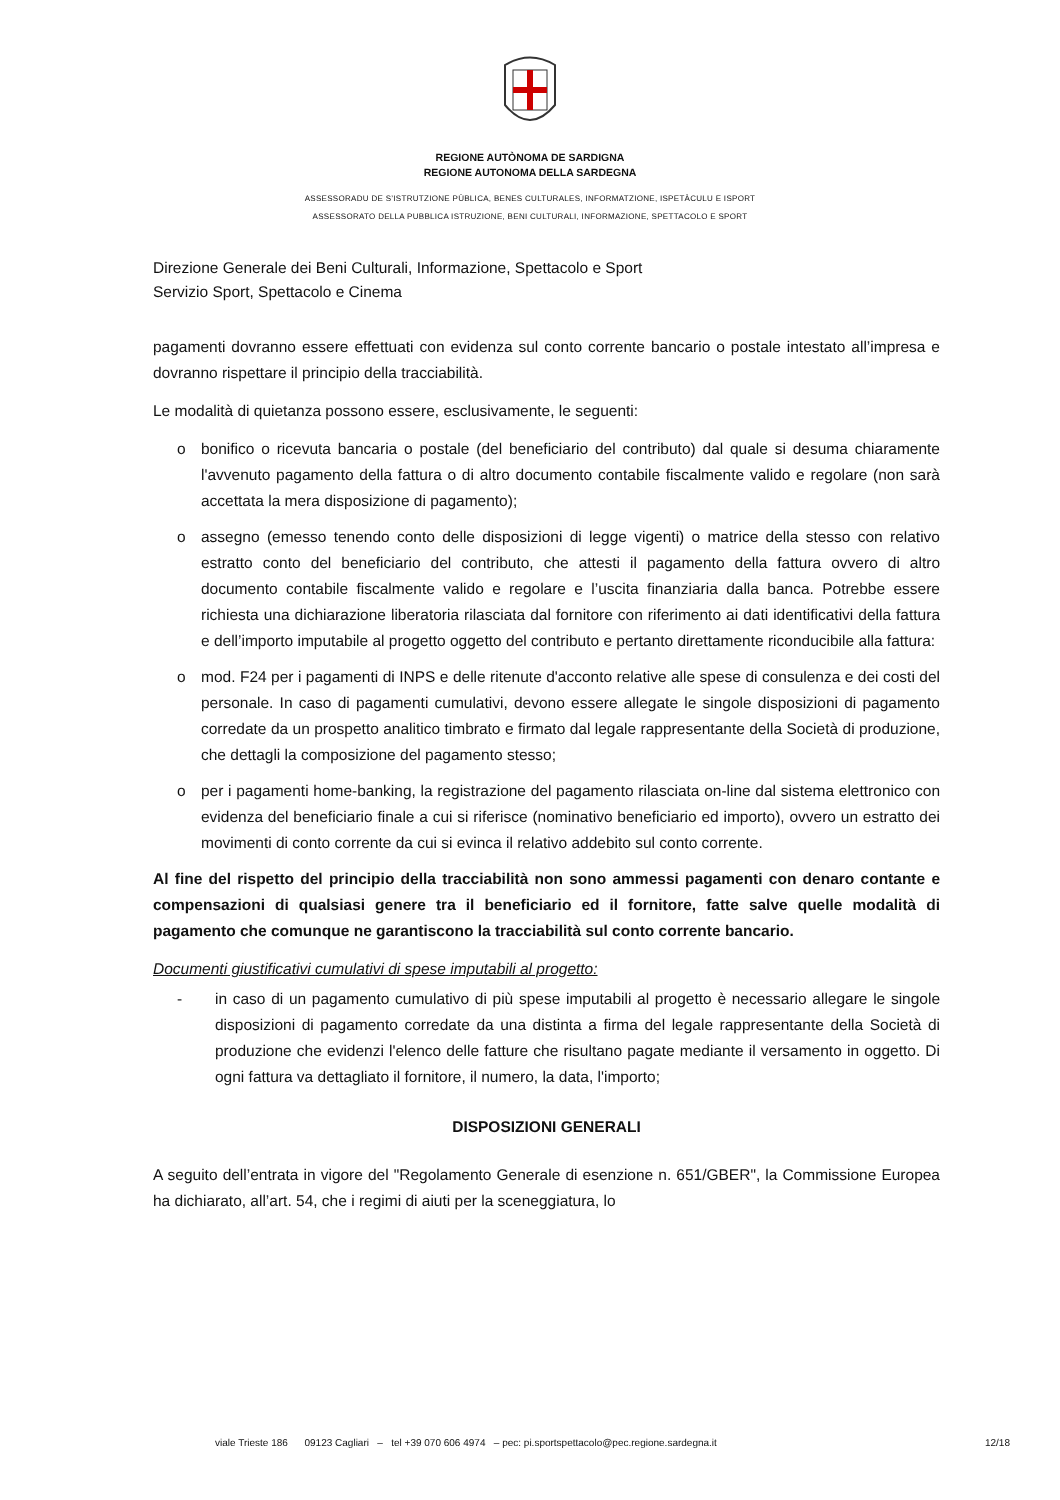REGIONE AUTÒNOMA DE SARDIGNA
REGIONE AUTONOMA DELLA SARDEGNA
ASSESSORADU DE S’ISTRUTZIONE PÙBLICA, BENES CULTURALES, INFORMATZIONE, ISPETÀCULU E ISPORT
ASSESSORATO DELLA PUBBLICA ISTRUZIONE, BENI CULTURALI, INFORMAZIONE, SPETTACOLO E SPORT
Direzione Generale dei Beni Culturali, Informazione, Spettacolo e Sport
Servizio Sport, Spettacolo e Cinema
pagamenti dovranno essere effettuati con evidenza sul conto corrente bancario o postale intestato all’impresa e dovranno rispettare il principio della tracciabilità.
Le modalità di quietanza possono essere, esclusivamente, le seguenti:
o bonifico o ricevuta bancaria o postale (del beneficiario del contributo) dal quale si desuma chiaramente l'avvenuto pagamento della fattura o di altro documento contabile fiscalmente valido e regolare (non sarà accettata la mera disposizione di pagamento);
o assegno (emesso tenendo conto delle disposizioni di legge vigenti) o matrice della stesso con relativo estratto conto del beneficiario del contributo, che attesti il pagamento della fattura ovvero di altro documento contabile fiscalmente valido e regolare e l’uscita finanziaria dalla banca. Potrebbe essere richiesta una dichiarazione liberatoria rilasciata dal fornitore con riferimento ai dati identificativi della fattura e dell’importo imputabile al progetto oggetto del contributo e pertanto direttamente riconducibile alla fattura:
o mod. F24 per i pagamenti di INPS e delle ritenute d'acconto relative alle spese di consulenza e dei costi del personale. In caso di pagamenti cumulativi, devono essere allegate le singole disposizioni di pagamento corredate da un prospetto analitico timbrato e firmato dal legale rappresentante della Società di produzione, che dettagli la composizione del pagamento stesso;
o per i pagamenti home-banking, la registrazione del pagamento rilasciata on-line dal sistema elettronico con evidenza del beneficiario finale a cui si riferisce (nominativo beneficiario ed importo), ovvero un estratto dei movimenti di conto corrente da cui si evinca il relativo addebito sul conto corrente.
Al fine del rispetto del principio della tracciabilità non sono ammessi pagamenti con denaro contante e compensazioni di qualsiasi genere tra il beneficiario ed il fornitore, fatte salve quelle modalità di pagamento che comunque ne garantiscono la tracciabilità sul conto corrente bancario.
Documenti giustificativi cumulativi di spese imputabili al progetto:
- in caso di un pagamento cumulativo di più spese imputabili al progetto è necessario allegare le singole disposizioni di pagamento corredate da una distinta a firma del legale rappresentante della Società di produzione che evidenzi l'elenco delle fatture che risultano pagate mediante il versamento in oggetto. Di ogni fattura va dettagliato il fornitore, il numero, la data, l'importo;
DISPOSIZIONI GENERALI
A seguito dell’entrata in vigore del "Regolamento Generale di esenzione n. 651/GBER", la Commissione Europea ha dichiarato, all’art. 54, che i regimi di aiuti per la sceneggiatura, lo
viale Trieste 186 09123 Cagliari – tel +39 070 606 4974 – pec: pi.sportspettacolo@pec.regione.sardegna.it 12/18